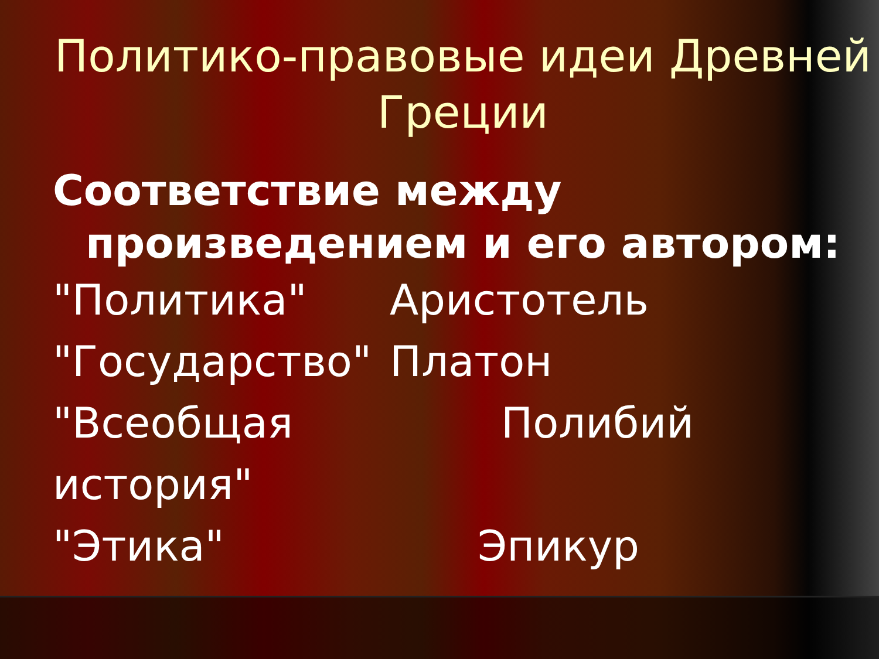Политико-правовые идеи Древней Греции
Соответствие между
произведением и его автором:
"Политика" Аристотель
"Государство" Платон
"Всеобщая история"
Полибий
"Этика" Эпикур